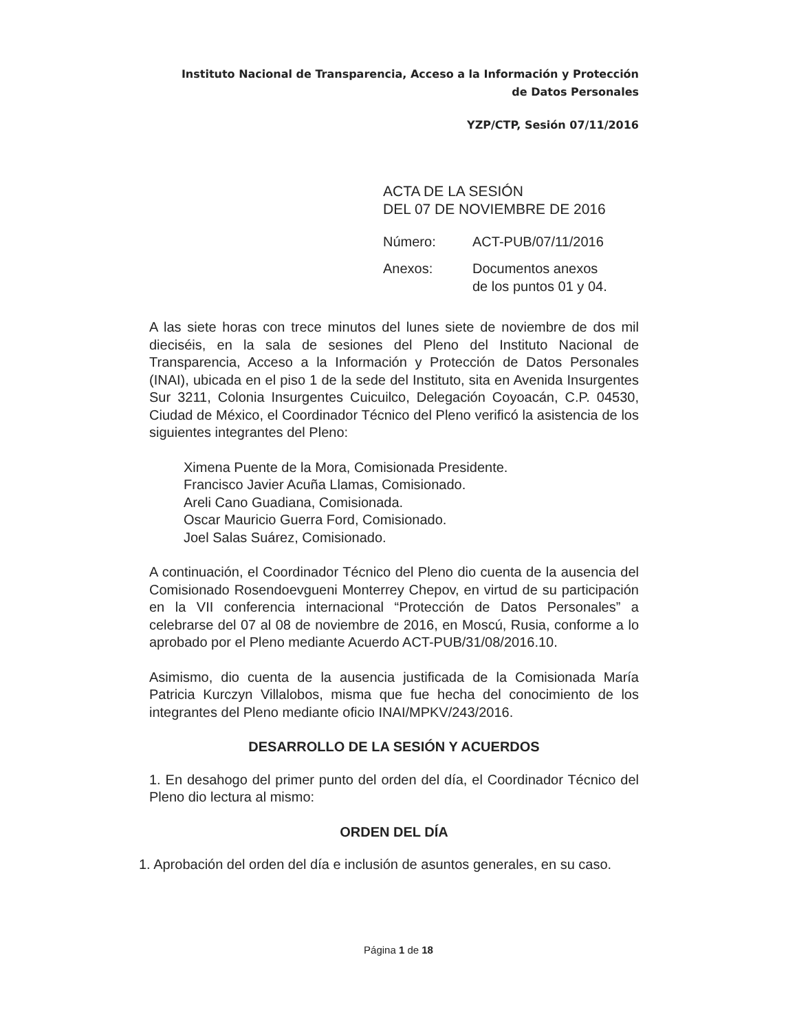Instituto Nacional de Transparencia, Acceso a la Información y Protección
de Datos Personales
YZP/CTP, Sesión 07/11/2016
ACTA DE LA SESIÓN
DEL 07 DE NOVIEMBRE DE 2016
| Número: | ACT-PUB/07/11/2016 |
| Anexos: | Documentos anexos de los puntos 01 y 04. |
A las siete horas con trece minutos del lunes siete de noviembre de dos mil dieciséis, en la sala de sesiones del Pleno del Instituto Nacional de Transparencia, Acceso a la Información y Protección de Datos Personales (INAI), ubicada en el piso 1 de la sede del Instituto, sita en Avenida Insurgentes Sur 3211, Colonia Insurgentes Cuicuilco, Delegación Coyoacán, C.P. 04530, Ciudad de México, el Coordinador Técnico del Pleno verificó la asistencia de los siguientes integrantes del Pleno:
Ximena Puente de la Mora, Comisionada Presidente.
Francisco Javier Acuña Llamas, Comisionado.
Areli Cano Guadiana, Comisionada.
Oscar Mauricio Guerra Ford, Comisionado.
Joel Salas Suárez, Comisionado.
A continuación, el Coordinador Técnico del Pleno dio cuenta de la ausencia del Comisionado Rosendoevgueni Monterrey Chepov, en virtud de su participación en la VII conferencia internacional “Protección de Datos Personales” a celebrarse del 07 al 08 de noviembre de 2016, en Moscú, Rusia, conforme a lo aprobado por el Pleno mediante Acuerdo ACT-PUB/31/08/2016.10.
Asimismo, dio cuenta de la ausencia justificada de la Comisionada María Patricia Kurczyn Villalobos, misma que fue hecha del conocimiento de los integrantes del Pleno mediante oficio INAI/MPKV/243/2016.
DESARROLLO DE LA SESIÓN Y ACUERDOS
1. En desahogo del primer punto del orden del día, el Coordinador Técnico del Pleno dio lectura al mismo:
ORDEN DEL DÍA
1. Aprobación del orden del día e inclusión de asuntos generales, en su caso.
Página 1 de 18